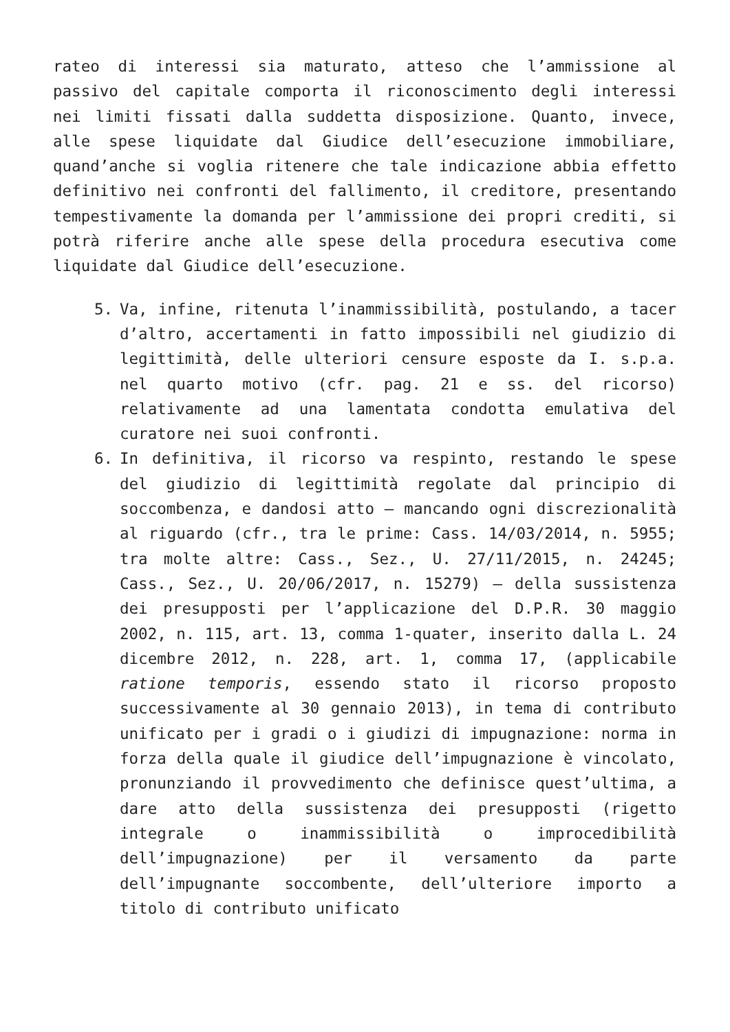rateo di interessi sia maturato, atteso che l’ammissione al passivo del capitale comporta il riconoscimento degli interessi nei limiti fissati dalla suddetta disposizione. Quanto, invece, alle spese liquidate dal Giudice dell’esecuzione immobiliare, quand’anche si voglia ritenere che tale indicazione abbia effetto definitivo nei confronti del fallimento, il creditore, presentando tempestivamente la domanda per l’ammissione dei propri crediti, si potrà riferire anche alle spese della procedura esecutiva come liquidate dal Giudice dell’esecuzione.
5. Va, infine, ritenuta l’inammissibilità, postulando, a tacer d’altro, accertamenti in fatto impossibili nel giudizio di legittimità, delle ulteriori censure esposte da I. s.p.a. nel quarto motivo (cfr. pag. 21 e ss. del ricorso) relativamente ad una lamentata condotta emulativa del curatore nei suoi confronti.
6. In definitiva, il ricorso va respinto, restando le spese del giudizio di legittimità regolate dal principio di soccombenza, e dandosi atto – mancando ogni discrezionalità al riguardo (cfr., tra le prime: Cass. 14/03/2014, n. 5955; tra molte altre: Cass., Sez., U. 27/11/2015, n. 24245; Cass., Sez., U. 20/06/2017, n. 15279) – della sussistenza dei presupposti per l’applicazione del D.P.R. 30 maggio 2002, n. 115, art. 13, comma 1-quater, inserito dalla L. 24 dicembre 2012, n. 228, art. 1, comma 17, (applicabile ratione temporis, essendo stato il ricorso proposto successivamente al 30 gennaio 2013), in tema di contributo unificato per i gradi o i giudizi di impugnazione: norma in forza della quale il giudice dell’impugnazione è vincolato, pronunziando il provvedimento che definisce quest’ultima, a dare atto della sussistenza dei presupposti (rigetto integrale o inammissibilità o improcedibilità dell’impugnazione) per il versamento da parte dell’impugnante soccombente, dell’ulteriore importo a titolo di contributo unificato